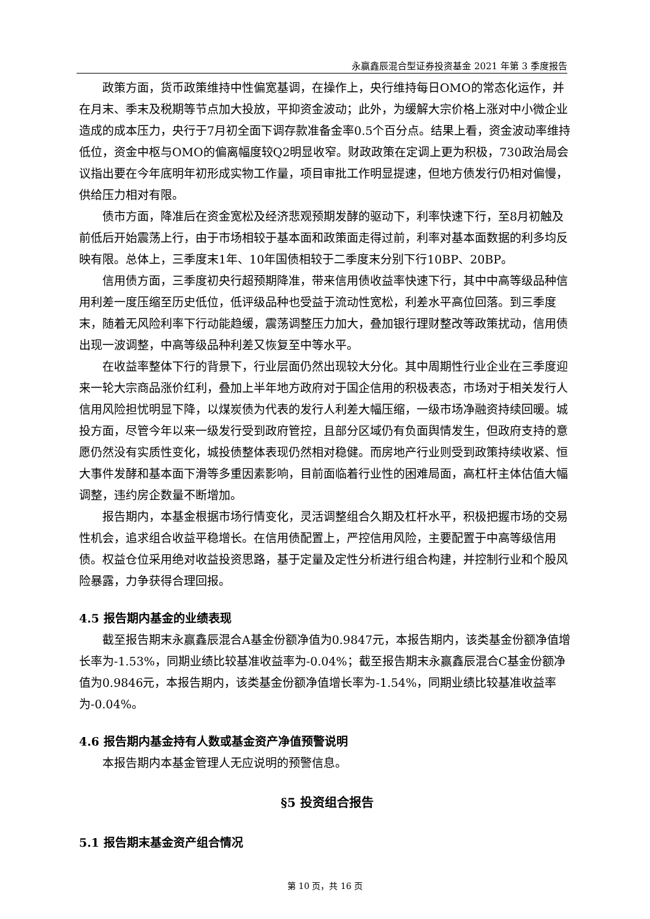永赢鑫辰混合型证券投资基金 2021 年第 3 季度报告
政策方面，货币政策维持中性偏宽基调，在操作上，央行维持每日OMO的常态化运作，并在月末、季末及税期等节点加大投放，平抑资金波动；此外，为缓解大宗价格上涨对中小微企业造成的成本压力，央行于7月初全面下调存款准备金率0.5个百分点。结果上看，资金波动率维持低位，资金中枢与OMO的偏离幅度较Q2明显收窄。财政政策在定调上更为积极，730政治局会议指出要在今年底明年初形成实物工作量，项目审批工作明显提速，但地方债发行仍相对偏慢，供给压力相对有限。
债市方面，降准后在资金宽松及经济悲观预期发酵的驱动下，利率快速下行，至8月初触及前低后开始震荡上行，由于市场相较于基本面和政策面走得过前，利率对基本面数据的利多均反映有限。总体上，三季度末1年、10年国债相较于二季度末分别下行10BP、20BP。
信用债方面，三季度初央行超预期降准，带来信用债收益率快速下行，其中中高等级品种信用利差一度压缩至历史低位，低评级品种也受益于流动性宽松，利差水平高位回落。到三季度末，随着无风险利率下行动能趋缓，震荡调整压力加大，叠加银行理财整改等政策扰动，信用债出现一波调整，中高等级品种利差又恢复至中等水平。
在收益率整体下行的背景下，行业层面仍然出现较大分化。其中周期性行业企业在三季度迎来一轮大宗商品涨价红利，叠加上半年地方政府对于国企信用的积极表态，市场对于相关发行人信用风险担忧明显下降，以煤炭债为代表的发行人利差大幅压缩，一级市场净融资持续回暖。城投方面，尽管今年以来一级发行受到政府管控，且部分区域仍有负面舆情发生，但政府支持的意愿仍然没有实质性变化，城投债整体表现仍然相对稳健。而房地产行业则受到政策持续收紧、恒大事件发酵和基本面下滑等多重因素影响，目前面临着行业性的困难局面，高杠杆主体估值大幅调整，违约房企数量不断增加。
报告期内，本基金根据市场行情变化，灵活调整组合久期及杠杆水平，积极把握市场的交易性机会，追求组合收益平稳增长。在信用债配置上，严控信用风险，主要配置于中高等级信用债。权益仓位采用绝对收益投资思路，基于定量及定性分析进行组合构建，并控制行业和个股风险暴露，力争获得合理回报。
4.5 报告期内基金的业绩表现
截至报告期末永赢鑫辰混合A基金份额净值为0.9847元，本报告期内，该类基金份额净值增长率为-1.53%，同期业绩比较基准收益率为-0.04%；截至报告期末永赢鑫辰混合C基金份额净值为0.9846元，本报告期内，该类基金份额净值增长率为-1.54%，同期业绩比较基准收益率为-0.04%。
4.6 报告期内基金持有人数或基金资产净值预警说明
本报告期内本基金管理人无应说明的预警信息。
§5 投资组合报告
5.1 报告期末基金资产组合情况
第 10 页，共 16 页